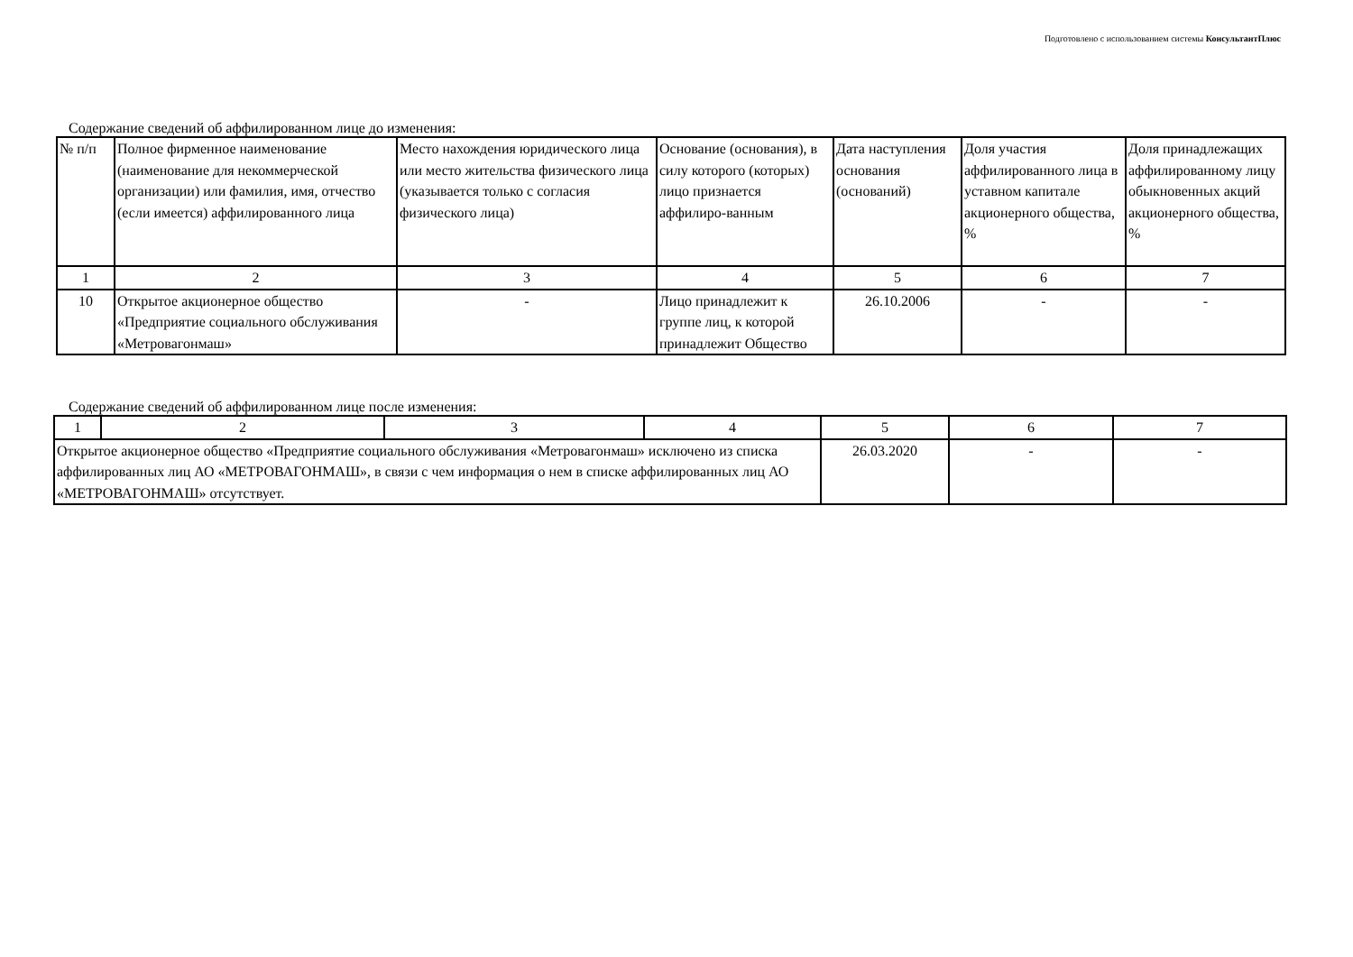Подготовлено с использованием системы КонсультантПлюс
Содержание сведений об аффилированном лице до изменения:
| № п/п | Полное фирменное наименование (наименование для некоммерческой организации) или фамилия, имя, отчество (если имеется) аффилированного лица | Место нахождения юридического лица или место жительства физического лица (указывается только с согласия физического лица) | Основание (основания), в силу которого (которых) лицо признается аффилиро-ванным | Дата наступления основания (оснований) | Доля участия аффилированного лица в уставном капитале акционерного общества, % | Доля принадлежащих аффилированному лицу обыкновенных акций акционерного общества, % |
| --- | --- | --- | --- | --- | --- | --- |
| 1 | 2 | 3 | 4 | 5 | 6 | 7 |
| 10 | Открытое акционерное общество «Предприятие социального обслуживания «Метровагонмаш» | - | Лицо принадлежит к группе лиц, к которой принадлежит Общество | 26.10.2006 | - | - |
Содержание сведений об аффилированном лице после изменения:
| 1 | 2 | 3 | 4 | 5 | 6 | 7 |
| Открытое акционерное общество «Предприятие социального обслуживания «Метровагонмаш» исключено из списка аффилированных лиц АО «МЕТРОВАГОНМАШ», в связи с чем информация о нем в списке аффилированных лиц АО «МЕТРОВАГОНМАШ» отсутствует. | | | | 26.03.2020 | - | - |